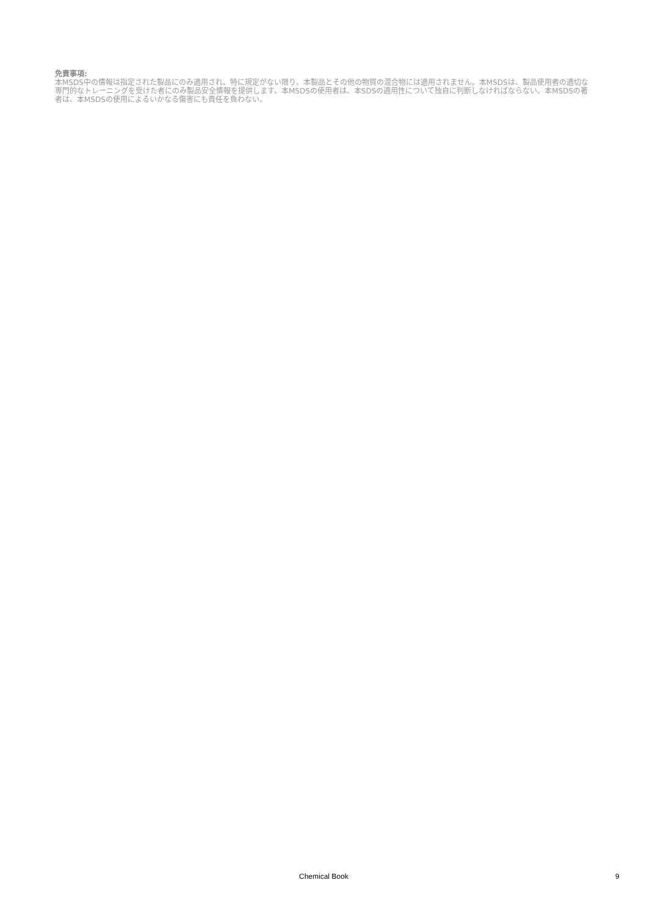免責事項:
本MSDS中の情報は指定された製品にのみ適用され、特に規定がない限り、本製品とその他の物質の混合物には適用されません。本MSDSは、製品使用者の適切な専門的なトレーニングを受けた者にのみ製品安全情報を提供します。本MSDSの使用者は、本SDSの適用性について独自に判断しなければならない。本MSDSの著者は、本MSDSの使用によるいかなる傷害にも責任を負わない。
Chemical Book 9